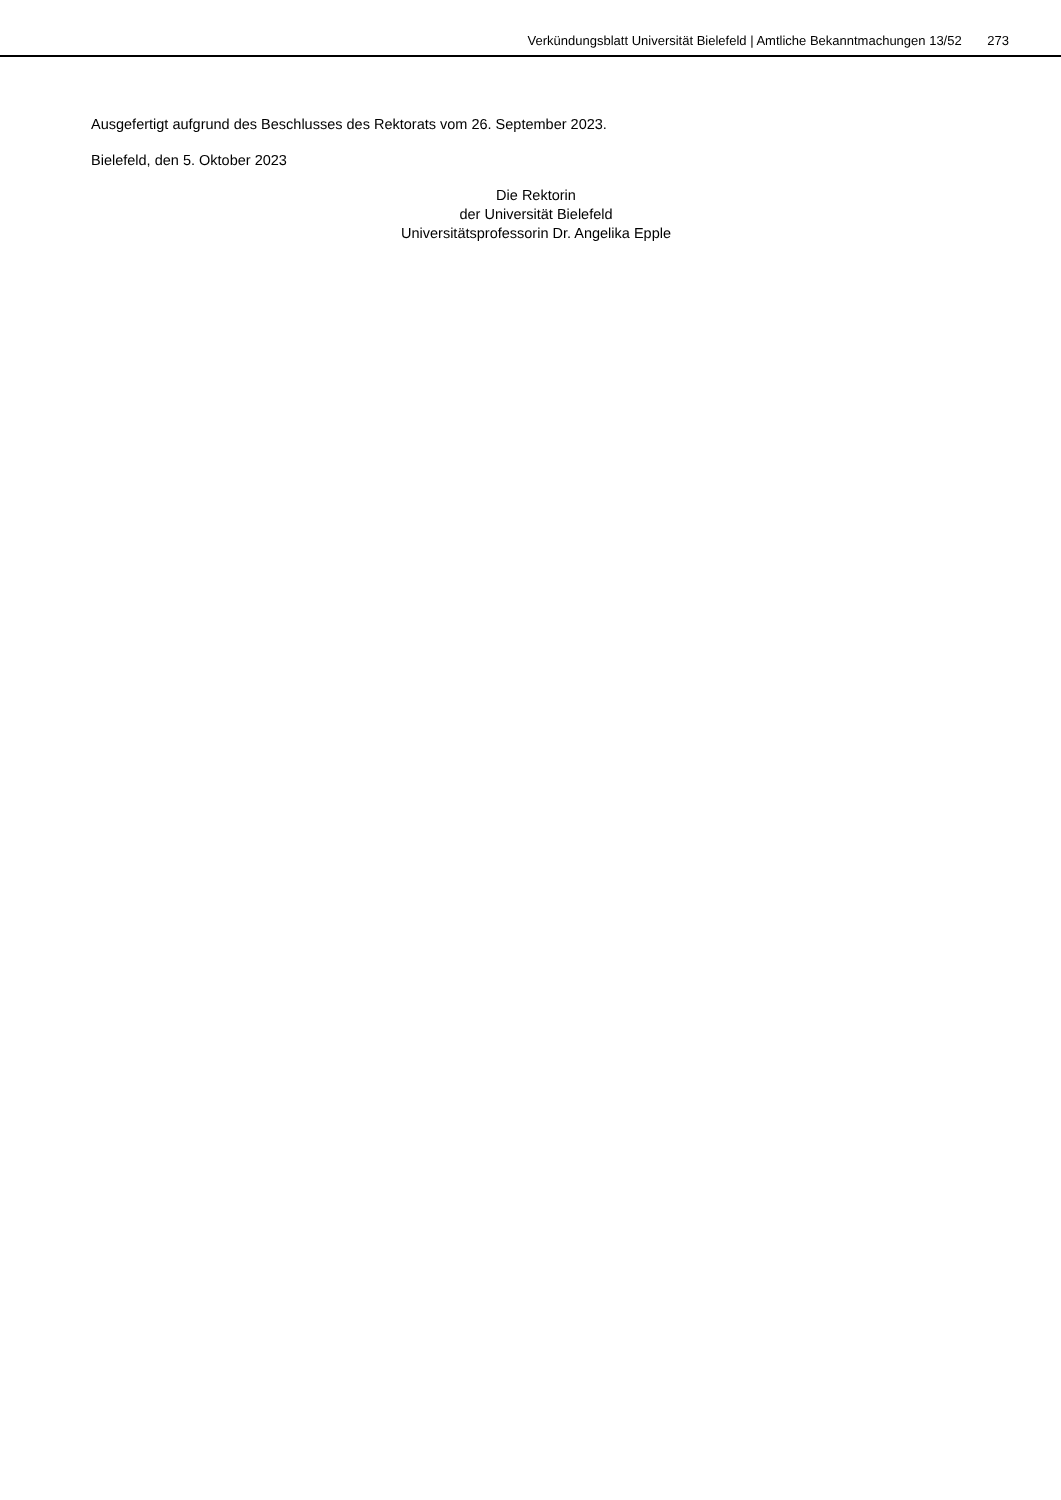Verkündungsblatt Universität Bielefeld | Amtliche Bekanntmachungen 13/52 273
Ausgefertigt aufgrund des Beschlusses des Rektorats vom 26. September 2023.
Bielefeld, den 5. Oktober 2023
Die Rektorin
der Universität Bielefeld
Universitätsprofessorin Dr. Angelika Epple